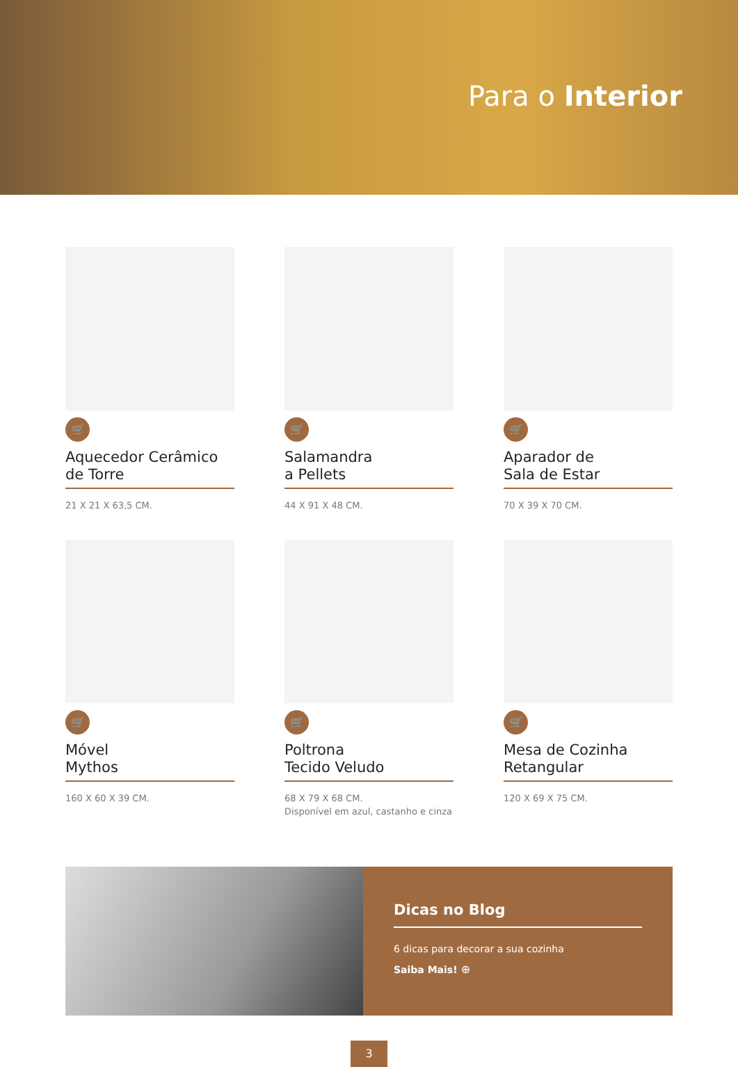Para o Interior
🛒
Aquecedor Cerâmico
de Torre
21 X 21 X 63,5 CM.
🛒
Salamandra
a Pellets
44 X 91 X 48 CM.
🛒
Aparador de
Sala de Estar
70 X 39 X 70 CM.
🛒
Móvel
Mythos
160 X 60 X 39 CM.
🛒
Poltrona
Tecido Veludo
68 X 79 X 68 CM.
Disponível em azul, castanho e cinza
🛒
Mesa de Cozinha
Retangular
120 X 69 X 75 CM.
Dicas no Blog
6 dicas para decorar a sua cozinha
Saiba Mais! ⊕
3